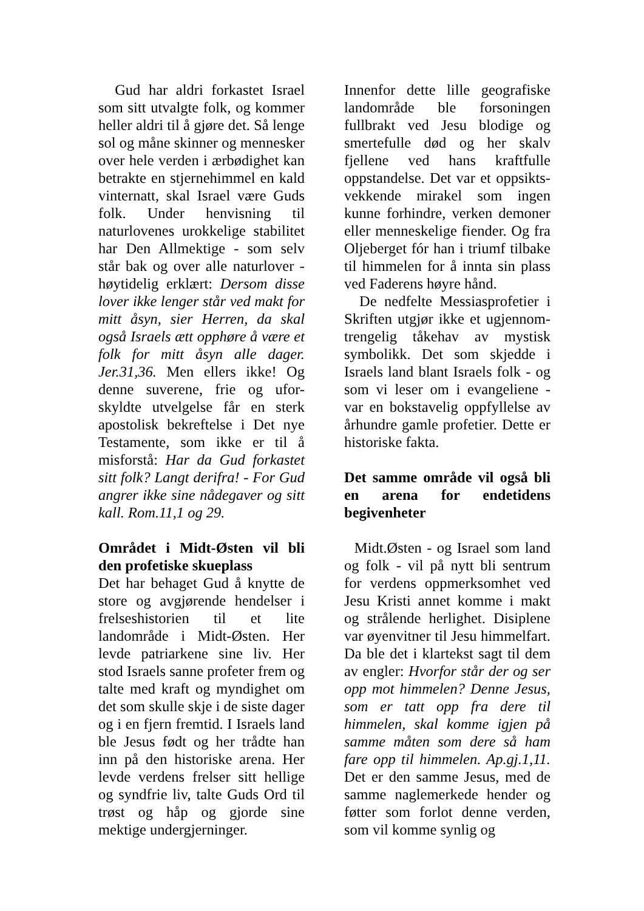Gud har aldri forkastet Israel som sitt utvalgte folk, og kommer heller aldri til å gjøre det. Så lenge sol og måne skinner og mennesker over hele verden i ærbødighet kan betrakte en stjernehimmel en kald vinternatt, skal Israel være Guds folk. Under henvisning til naturlovenes urokkelige stabilitet har Den Allmektige - som selv står bak og over alle naturlover - høytidelig erklært: Dersom disse lover ikke lenger står ved makt for mitt åsyn, sier Herren, da skal også Israels ætt opphøre å være et folk for mitt åsyn alle dager. Jer.31,36. Men ellers ikke! Og denne suverene, frie og ufor-skyldte utvelgelse får en sterk apostolisk bekreftelse i Det nye Testamente, som ikke er til å misforstå: Har da Gud forkastet sitt folk? Langt derifra! - For Gud angrer ikke sine nådegaver og sitt kall. Rom.11,1 og 29.
Området i Midt-Østen vil bli den profetiske skueplass
Det har behaget Gud å knytte de store og avgjørende hendelser i frelseshistorien til et lite landområde i Midt-Østen. Her levde patriarkene sine liv. Her stod Israels sanne profeter frem og talte med kraft og myndighet om det som skulle skje i de siste dager og i en fjern fremtid. I Israels land ble Jesus født og her trådte han inn på den historiske arena. Her levde verdens frelser sitt hellige og syndfrie liv, talte Guds Ord til trøst og håp og gjorde sine mektige undergjerninger.
Innenfor dette lille geografiske landområde ble forsoningen fullbrakt ved Jesu blodige og smertefulle død og her skalv fjellene ved hans kraftfulle oppstandelse. Det var et oppsikts-vekkende mirakel som ingen kunne forhindre, verken demoner eller menneskelige fiender. Og fra Oljeberget fór han i triumf tilbake til himmelen for å innta sin plass ved Faderens høyre hånd.
De nedfelte Messiasprofetier i Skriften utgjør ikke et ugjennom-trengelig tåkehav av mystisk symbolikk. Det som skjedde i Israels land blant Israels folk - og som vi leser om i evangeliene - var en bokstavelig oppfyllelse av århundre gamle profetier. Dette er historiske fakta.
Det samme område vil også bli en arena for endetidens begivenheter
Midt.Østen - og Israel som land og folk - vil på nytt bli sentrum for verdens oppmerksomhet ved Jesu Kristi annet komme i makt og strålende herlighet. Disiplene var øyenvitner til Jesu himmelfart. Da ble det i klartekst sagt til dem av engler: Hvorfor står der og ser opp mot himmelen? Denne Jesus, som er tatt opp fra dere til himmelen, skal komme igjen på samme måten som dere så ham fare opp til himmelen. Ap.gj.1,11. Det er den samme Jesus, med de samme naglemerkede hender og føtter som forlot denne verden, som vil komme synlig og